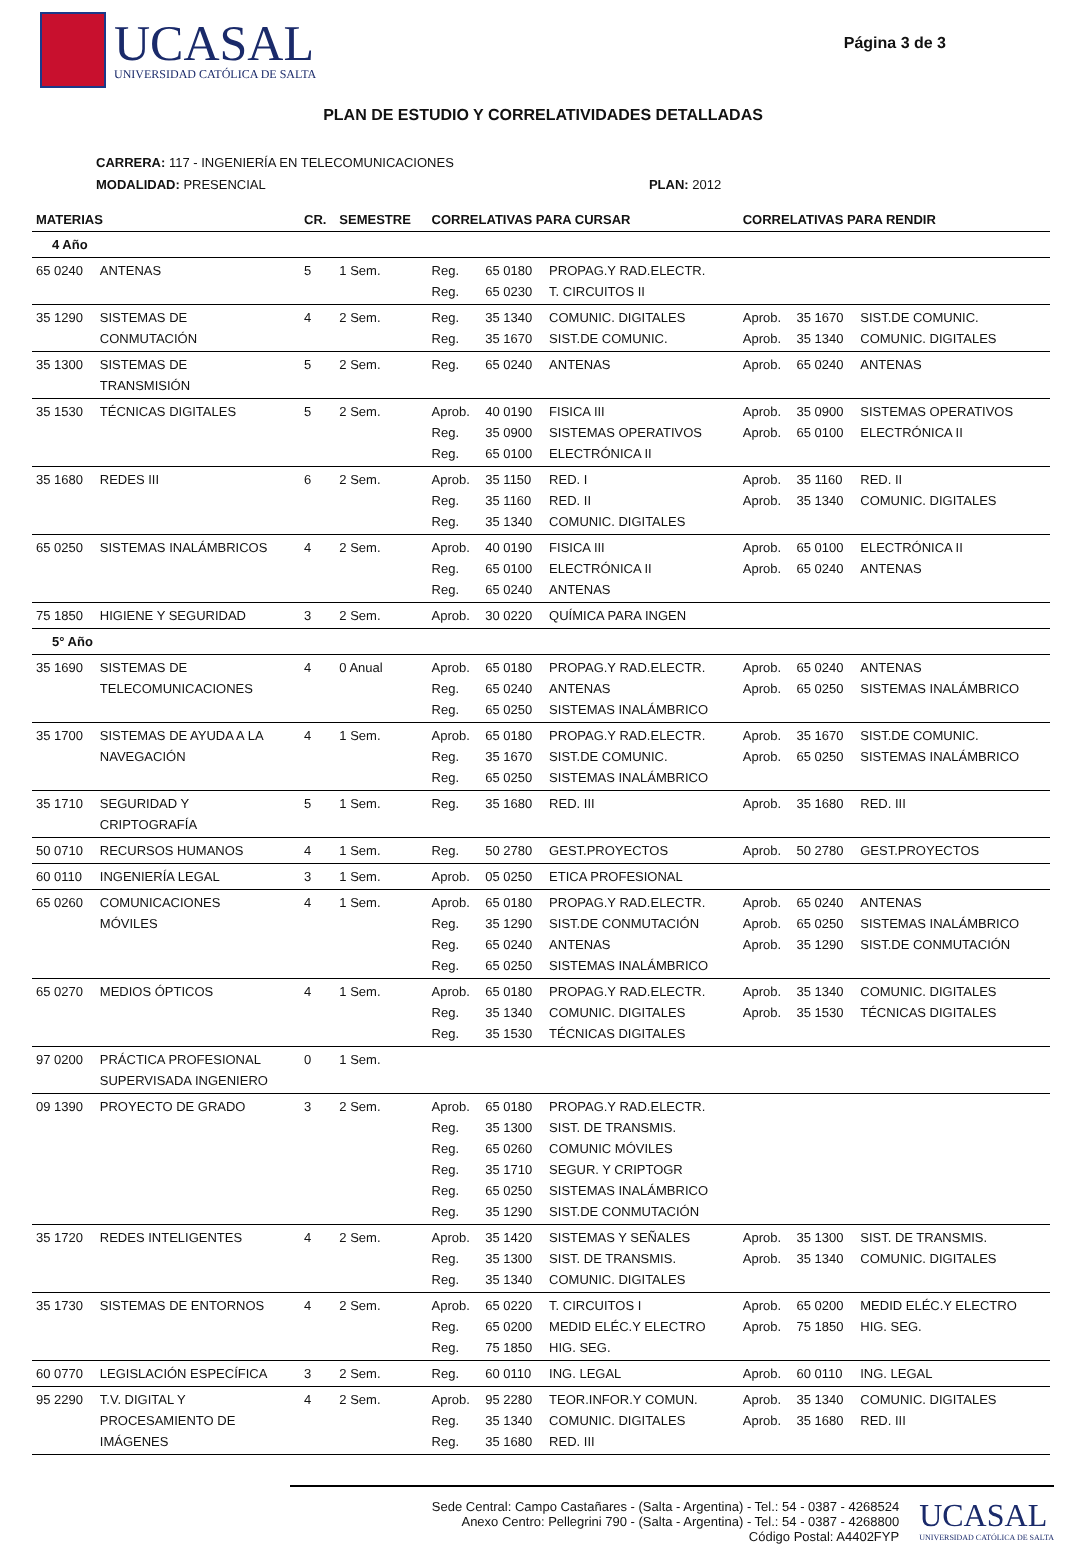UCASAL
UNIVERSIDAD CATÓLICA DE SALTA
Página 3 de 3
PLAN DE ESTUDIO Y CORRELATIVIDADES DETALLADAS
CARRERA: 117 - INGENIERÍA EN TELECOMUNICACIONES
MODALIDAD: PRESENCIAL PLAN: 2012
| MATERIAS | | CR. | SEMESTRE | CORRELATIVAS PARA CURSAR | | | CORRELATIVAS PARA RENDIR | | |
| --- | --- | --- | --- | --- | --- | --- | --- | --- | --- |
| 4 Año | | | | | | | | | |
| 65 0240 | ANTENAS | 5 | 1 Sem. | Reg. Reg. | 65 0180 65 0230 | PROPAG.Y RAD.ELECTR. T. CIRCUITOS II | | | |
| 35 1290 | SISTEMAS DE CONMUTACIÓN | 4 | 2 Sem. | Reg. Reg. | 35 1340 35 1670 | COMUNIC. DIGITALES SIST.DE COMUNIC. | Aprob. Aprob. | 35 1670 35 1340 | SIST.DE COMUNIC. COMUNIC. DIGITALES |
| 35 1300 | SISTEMAS DE TRANSMISIÓN | 5 | 2 Sem. | Reg. | 65 0240 | ANTENAS | Aprob. | 65 0240 | ANTENAS |
| 35 1530 | TÉCNICAS DIGITALES | 5 | 2 Sem. | Aprob. Reg. Reg. | 40 0190 35 0900 65 0100 | FISICA III SISTEMAS OPERATIVOS ELECTRÓNICA II | Aprob. Aprob. | 35 0900 65 0100 | SISTEMAS OPERATIVOS ELECTRÓNICA II |
| 35 1680 | REDES III | 6 | 2 Sem. | Aprob. Reg. Reg. | 35 1150 35 1160 35 1340 | RED. I RED. II COMUNIC. DIGITALES | Aprob. Aprob. | 35 1160 35 1340 | RED. II COMUNIC. DIGITALES |
| 65 0250 | SISTEMAS INALÁMBRICOS | 4 | 2 Sem. | Aprob. Reg. Reg. | 40 0190 65 0100 65 0240 | FISICA III ELECTRÓNICA II ANTENAS | Aprob. Aprob. | 65 0100 65 0240 | ELECTRÓNICA II ANTENAS |
| 75 1850 | HIGIENE Y SEGURIDAD | 3 | 2 Sem. | Aprob. | 30 0220 | QUÍMICA PARA INGEN | | | |
| 5° Año | | | | | | | | | |
| 35 1690 | SISTEMAS DE TELECOMUNICACIONES | 4 | 0 Anual | Aprob. Reg. Reg. | 65 0180 65 0240 65 0250 | PROPAG.Y RAD.ELECTR. ANTENAS SISTEMAS INALÁMBRICO | Aprob. Aprob. | 65 0240 65 0250 | ANTENAS SISTEMAS INALÁMBRICO |
| 35 1700 | SISTEMAS DE AYUDA A LA NAVEGACIÓN | 4 | 1 Sem. | Aprob. Reg. Reg. | 65 0180 35 1670 65 0250 | PROPAG.Y RAD.ELECTR. SIST.DE COMUNIC. SISTEMAS INALÁMBRICO | Aprob. Aprob. | 35 1670 65 0250 | SIST.DE COMUNIC. SISTEMAS INALÁMBRICO |
| 35 1710 | SEGURIDAD Y CRIPTOGRAFÍA | 5 | 1 Sem. | Reg. | 35 1680 | RED. III | Aprob. | 35 1680 | RED. III |
| 50 0710 | RECURSOS HUMANOS | 4 | 1 Sem. | Reg. | 50 2780 | GEST.PROYECTOS | Aprob. | 50 2780 | GEST.PROYECTOS |
| 60 0110 | INGENIERÍA LEGAL | 3 | 1 Sem. | Aprob. | 05 0250 | ETICA PROFESIONAL | | | |
| 65 0260 | COMUNICACIONES MÓVILES | 4 | 1 Sem. | Aprob. Reg. Reg. Reg. | 65 0180 35 1290 65 0240 65 0250 | PROPAG.Y RAD.ELECTR. SIST.DE CONMUTACIÓN ANTENAS SISTEMAS INALÁMBRICO | Aprob. Aprob. Aprob. | 65 0240 65 0250 35 1290 | ANTENAS SISTEMAS INALÁMBRICO SIST.DE CONMUTACIÓN |
| 65 0270 | MEDIOS ÓPTICOS | 4 | 1 Sem. | Aprob. Reg. Reg. | 65 0180 35 1340 35 1530 | PROPAG.Y RAD.ELECTR. COMUNIC. DIGITALES TÉCNICAS DIGITALES | Aprob. Aprob. | 35 1340 35 1530 | COMUNIC. DIGITALES TÉCNICAS DIGITALES |
| 97 0200 | PRÁCTICA PROFESIONAL SUPERVISADA INGENIERO | 0 | 1 Sem. | | | | | | |
| 09 1390 | PROYECTO DE GRADO | 3 | 2 Sem. | Aprob. Reg. Reg. Reg. Reg. Reg. | 65 0180 35 1300 65 0260 35 1710 65 0250 35 1290 | PROPAG.Y RAD.ELECTR. SIST. DE TRANSMIS. COMUNIC MÓVILES SEGUR. Y CRIPTOGR SISTEMAS INALÁMBRICO SIST.DE CONMUTACIÓN | | | |
| 35 1720 | REDES INTELIGENTES | 4 | 2 Sem. | Aprob. Reg. Reg. | 35 1420 35 1300 35 1340 | SISTEMAS Y SEÑALES SIST. DE TRANSMIS. COMUNIC. DIGITALES | Aprob. Aprob. | 35 1300 35 1340 | SIST. DE TRANSMIS. COMUNIC. DIGITALES |
| 35 1730 | SISTEMAS DE ENTORNOS | 4 | 2 Sem. | Aprob. Reg. Reg. | 65 0220 65 0200 75 1850 | T. CIRCUITOS I MEDID ELÉC.Y ELECTRO HIG. SEG. | Aprob. Aprob. | 65 0200 75 1850 | MEDID ELÉC.Y ELECTRO HIG. SEG. |
| 60 0770 | LEGISLACIÓN ESPECÍFICA | 3 | 2 Sem. | Reg. | 60 0110 | ING. LEGAL | Aprob. | 60 0110 | ING. LEGAL |
| 95 2290 | T.V. DIGITAL Y PROCESAMIENTO DE IMÁGENES | 4 | 2 Sem. | Aprob. Reg. Reg. | 95 2280 35 1340 35 1680 | TEOR.INFOR.Y COMUN. COMUNIC. DIGITALES RED. III | Aprob. Aprob. | 35 1340 35 1680 | COMUNIC. DIGITALES RED. III |
Sede Central: Campo Castañares - (Salta - Argentina) - Tel.: 54 - 0387 - 4268524
Anexo Centro: Pellegrini 790 - (Salta - Argentina) - Tel.: 54 - 0387 - 4268800
Código Postal: A4402FYP
UCASAL
UNIVERSIDAD CATÓLICA DE SALTA